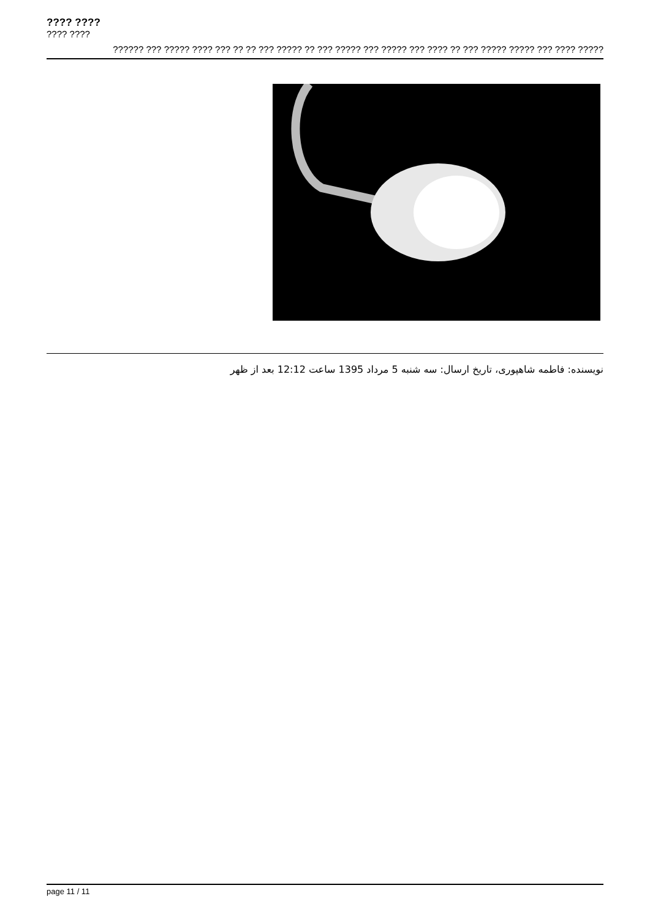???? ????
???? ????
?????? ??? ????? ???? ??? ?? ?? ??? ????? ?? ??? ????? ??? ????? ??? ???? ?? ??? ????? ????? ??? ???? ?????
نویسنده: فاطمه شاهپوری، تاریخ ارسال: سه شنبه 5 مرداد 1395 ساعت 12:12 بعد از ظهر
page 11 / 11